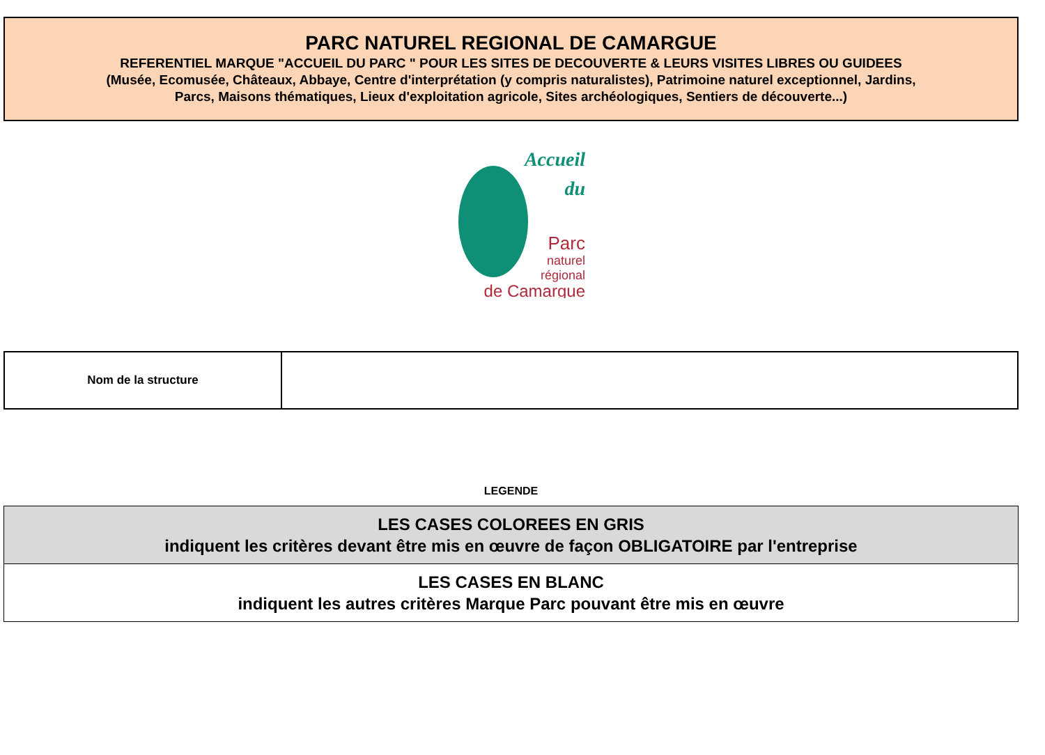PARC NATUREL REGIONAL DE CAMARGUE
REFERENTIEL MARQUE "ACCUEIL DU PARC " POUR LES SITES DE DECOUVERTE & LEURS VISITES LIBRES OU GUIDEES
(Musée, Ecomusée, Châteaux, Abbaye, Centre d'interprétation (y compris naturalistes), Patrimoine naturel exceptionnel, Jardins,
Parcs, Maisons thématiques, Lieux d'exploitation agricole, Sites archéologiques, Sentiers de découverte...)
Accueil
du
Parc
naturel
régional
de Camargue
| Nom de la structure | |
LEGENDE
| LES CASES COLOREES EN GRIS indiquent les critères devant être mis en œuvre de façon OBLIGATOIRE par l'entreprise |
| LES CASES EN BLANC indiquent les autres critères Marque Parc pouvant être mis en œuvre |